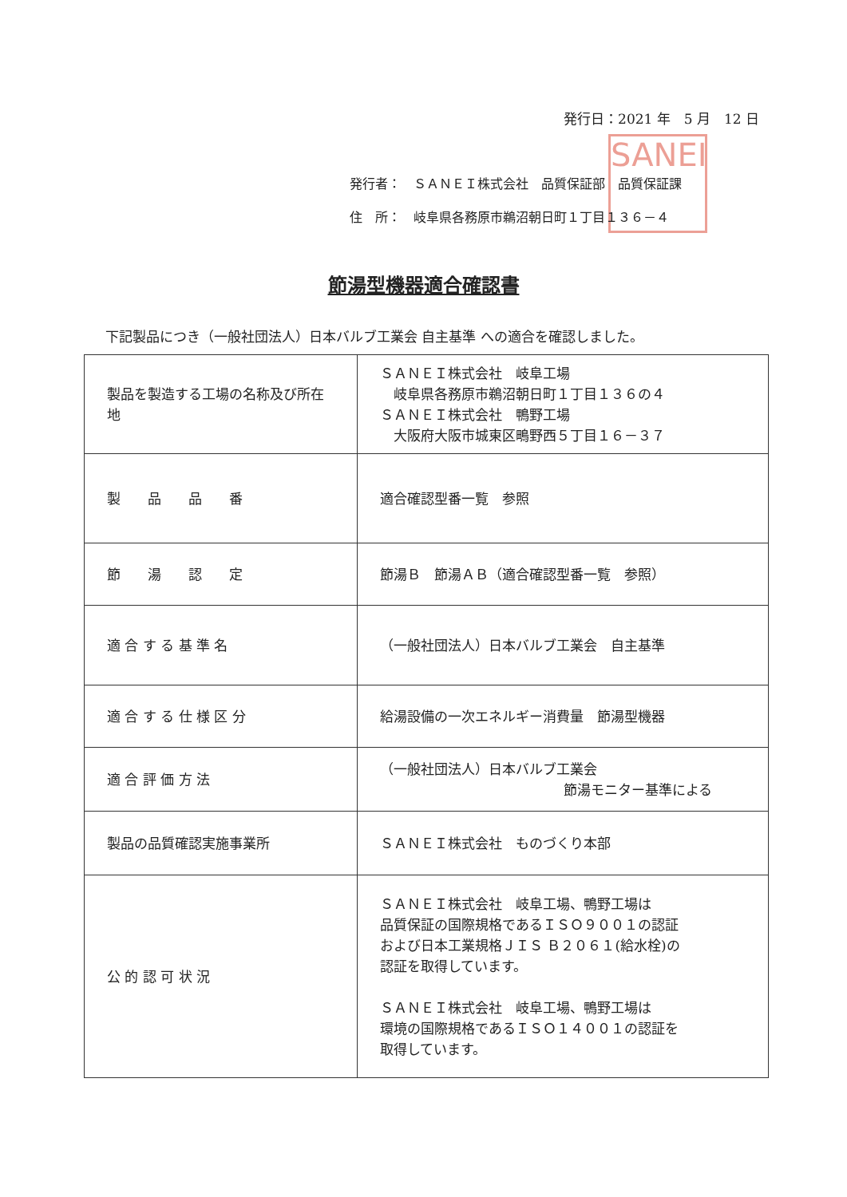発行日：2021 年　5 月　12 日
SANEI
発行者：　ＳＡＮＥＩ株式会社　品質保証部　品質保証課
住　所：　岐阜県各務原市鵜沼朝日町１丁目１３６－４
節湯型機器適合確認書
下記製品につき（一般社団法人）日本バルブ工業会 自主基準 への適合を確認しました。
| 製品を製造する工場の名称及び所在地 | ＳＡＮＥＩ株式会社 岐阜工場 岐阜県各務原市鵜沼朝日町１丁目１３６の４ ＳＡＮＥＩ株式会社 鴨野工場 大阪府大阪市城東区鴫野西５丁目１６－３７ |
| 製 品 品 番 | 適合確認型番一覧 参照 |
| 節 湯 認 定 | 節湯Ｂ 節湯ＡＢ（適合確認型番一覧 参照） |
| 適 合 す る 基 準 名 | （一般社団法人）日本バルブ工業会 自主基準 |
| 適 合 す る 仕 様 区 分 | 給湯設備の一次エネルギー消費量 節湯型機器 |
| 適 合 評 価 方 法 | （一般社団法人）日本バルブ工業会 節湯モニター基準による |
| 製品の品質確認実施事業所 | ＳＡＮＥＩ株式会社 ものづくり本部 |
| 公 的 認 可 状 況 | ＳＡＮＥＩ株式会社 岐阜工場、鴨野工場は 品質保証の国際規格であるＩＳＯ９００１の認証 および日本工業規格ＪＩＳ Ｂ２０６１(給水栓)の 認証を取得しています。 ＳＡＮＥＩ株式会社 岐阜工場、鴨野工場は 環境の国際規格であるＩＳＯ１４００１の認証を 取得しています。 |